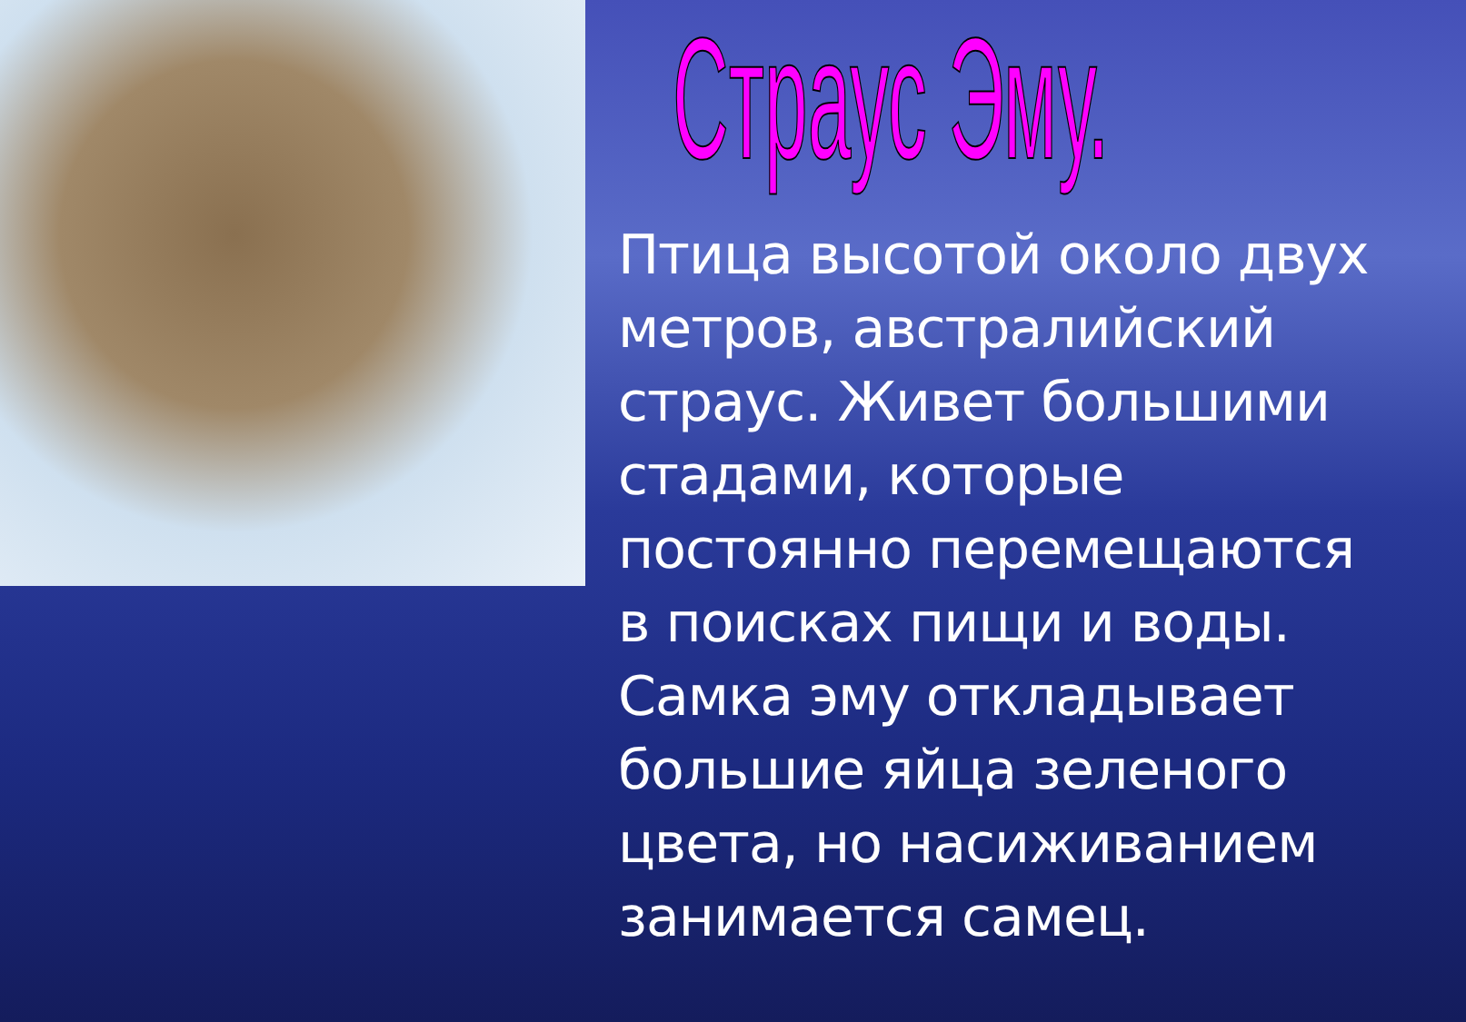Страус Эму.
Птица высотой около двух метров, австралийский страус. Живет большими стадами, которые постоянно перемещаются в поисках пищи и воды. Самка эму откладывает большие яйца зеленого цвета, но насиживанием занимается самец.